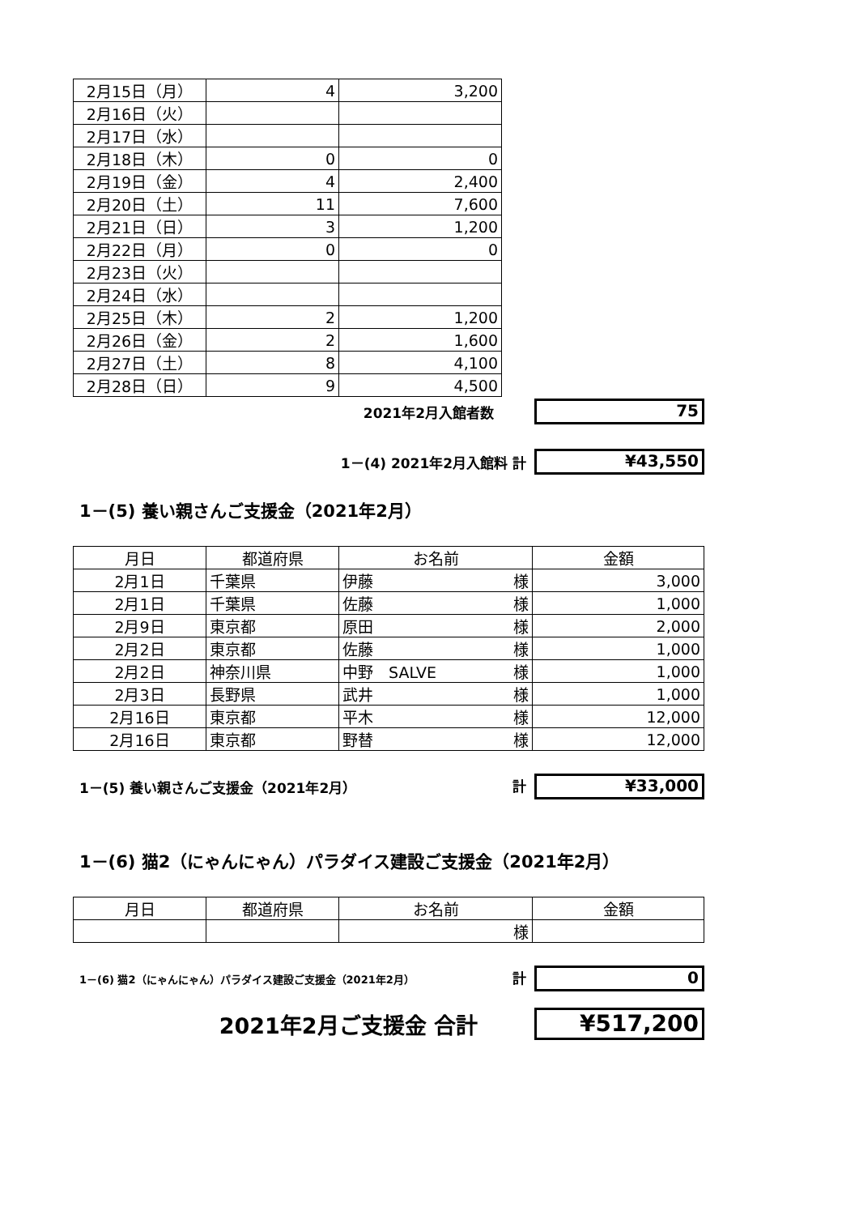| 2月15日（月） | 4 | 3,200 |
| 2月16日（火） | | |
| 2月17日（水） | | |
| 2月18日（木） | 0 | 0 |
| 2月19日（金） | 4 | 2,400 |
| 2月20日（土） | 11 | 7,600 |
| 2月21日（日） | 3 | 1,200 |
| 2月22日（月） | 0 | 0 |
| 2月23日（火） | | |
| 2月24日（水） | | |
| 2月25日（木） | 2 | 1,200 |
| 2月26日（金） | 2 | 1,600 |
| 2月27日（土） | 8 | 4,100 |
| 2月28日（日） | 9 | 4,500 |
2021年2月入館者数 75
1－(4) 2021年2月入館料 計 ¥43,550
1－(5) 養い親さんご支援金（2021年2月）
| 月日 | 都道府県 | お名前 | 金額 |
| 2月1日 | 千葉県 | 伊藤 様 | 3,000 |
| 2月1日 | 千葉県 | 佐藤 様 | 1,000 |
| 2月9日 | 東京都 | 原田 様 | 2,000 |
| 2月2日 | 東京都 | 佐藤 様 | 1,000 |
| 2月2日 | 神奈川県 | 中野 SALVE 様 | 1,000 |
| 2月3日 | 長野県 | 武井 様 | 1,000 |
| 2月16日 | 東京都 | 平木 様 | 12,000 |
| 2月16日 | 東京都 | 野替 様 | 12,000 |
1－(5) 養い親さんご支援金（2021年2月） 計 ¥33,000
1－(6) 猫2（にゃんにゃん）パラダイス建設ご支援金（2021年2月）
| 月日 | 都道府県 | お名前 | 金額 |
| | | 様 | |
1－(6) 猫2（にゃんにゃん）パラダイス建設ご支援金（2021年2月） 計 0
2021年2月ご支援金 合計 ¥517,200